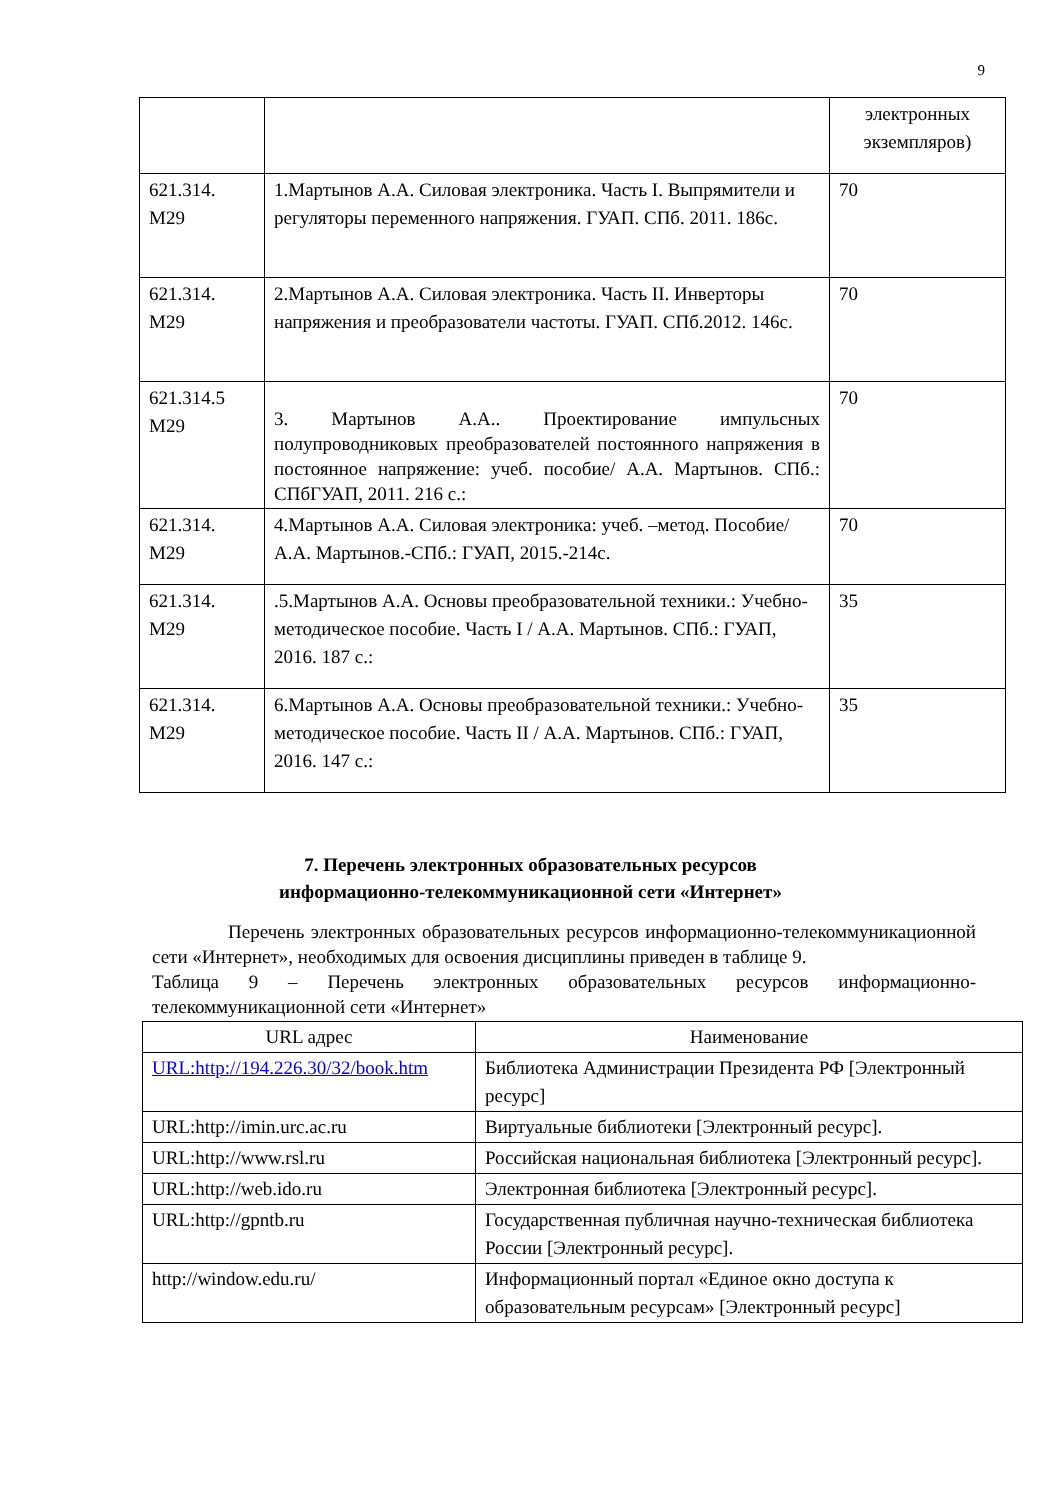9
| | | электронных экземпляров) |
| 621.314. М29 | 1.Мартынов А.А. Силовая электроника. Часть I. Выпрямители и регуляторы переменного напряжения. ГУАП. СПб. 2011. 186с. | 70 |
| 621.314. М29 | 2.Мартынов А.А. Силовая электроника. Часть II. Инверторы напряжения и преобразователи частоты. ГУАП. СПб.2012. 146с. | 70 |
| 621.314.5 М29 | 3. Мартынов А.А.. Проектирование импульсных полупроводниковых преобразователей постоянного напряжения в постоянное напряжение: учеб. пособие/ А.А. Мартынов. СПб.: СПбГУАП, 2011. 216 с.: | 70 |
| 621.314. М29 | 4.Мартынов А.А. Силовая электроника: учеб. –метод. Пособие/А.А. Мартынов.-СПб.: ГУАП, 2015.-214с. | 70 |
| 621.314. М29 | .5.Мартынов А.А. Основы преобразовательной техники.: Учебно-методическое пособие. Часть I / А.А. Мартынов. СПб.: ГУАП, 2016. 187 с.: | 35 |
| 621.314. М29 | 6.Мартынов А.А. Основы преобразовательной техники.: Учебно-методическое пособие. Часть II / А.А. Мартынов. СПб.: ГУАП, 2016. 147 с.: | 35 |
7. Перечень электронных образовательных ресурсов
информационно-телекоммуникационной сети «Интернет»
Перечень электронных образовательных ресурсов информационно-телекоммуникационной сети «Интернет», необходимых для освоения дисциплины приведен в таблице 9.
Таблица 9 – Перечень электронных образовательных ресурсов информационно-телекоммуникационной сети «Интернет»
| URL адрес | Наименование |
| --- | --- |
| URL:http://194.226.30/32/book.htm | Библиотека Администрации Президента РФ [Электронный ресурс] |
| URL:http://imin.urc.ac.ru | Виртуальные библиотеки [Электронный ресурс]. |
| URL:http://www.rsl.ru | Российская национальная библиотека [Электронный ресурс]. |
| URL:http://web.ido.ru | Электронная библиотека [Электронный ресурс]. |
| URL:http://gpntb.ru | Государственная публичная научно-техническая библиотека России [Электронный ресурс]. |
| http://window.edu.ru/ | Информационный портал «Единое окно доступа к образовательным ресурсам» [Электронный ресурс] |